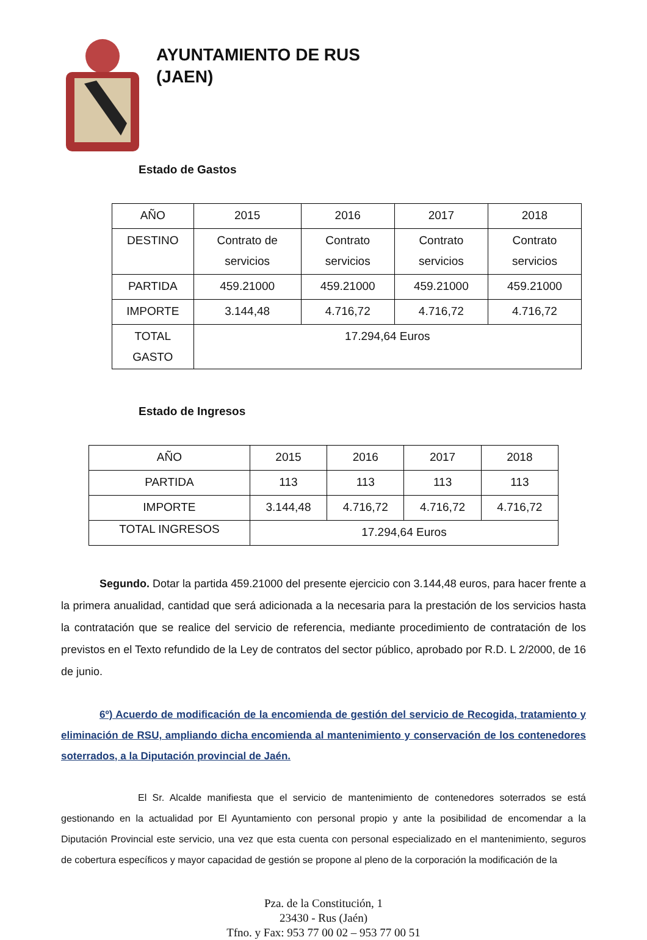AYUNTAMIENTO DE RUS
(JAEN)
Estado de Gastos
| AÑO | 2015 | 2016 | 2017 | 2018 |
| DESTINO | Contrato de servicios | Contrato servicios | Contrato servicios | Contrato servicios |
| PARTIDA | 459.21000 | 459.21000 | 459.21000 | 459.21000 |
| IMPORTE | 3.144,48 | 4.716,72 | 4.716,72 | 4.716,72 |
| TOTAL GASTO | 17.294,64 Euros | | | |
Estado de Ingresos
| AÑO | 2015 | 2016 | 2017 | 2018 |
| PARTIDA | 113 | 113 | 113 | 113 |
| IMPORTE | 3.144,48 | 4.716,72 | 4.716,72 | 4.716,72 |
| TOTAL INGRESOS | 17.294,64 Euros | | | |
Segundo. Dotar la partida 459.21000 del presente ejercicio con 3.144,48 euros, para hacer frente a la primera anualidad, cantidad que será adicionada a la necesaria para la prestación de los servicios hasta la contratación que se realice del servicio de referencia, mediante procedimiento de contratación de los previstos en el Texto refundido de la Ley de contratos del sector público, aprobado por R.D. L 2/2000, de 16 de junio.
6º) Acuerdo de modificación de la encomienda de gestión del servicio de Recogida, tratamiento y eliminación de RSU, ampliando dicha encomienda al mantenimiento y conservación de los contenedores soterrados, a la Diputación provincial de Jaén.
El Sr. Alcalde manifiesta que el servicio de mantenimiento de contenedores soterrados se está gestionando en la actualidad por El Ayuntamiento con personal propio y ante la posibilidad de encomendar a la Diputación Provincial este servicio, una vez que esta cuenta con personal especializado en el mantenimiento, seguros de cobertura específicos y mayor capacidad de gestión se propone al pleno de la corporación la modificación de la
Pza. de la Constitución, 1
23430 - Rus (Jaén)
Tfno. y Fax: 953 77 00 02 – 953 77 00 51